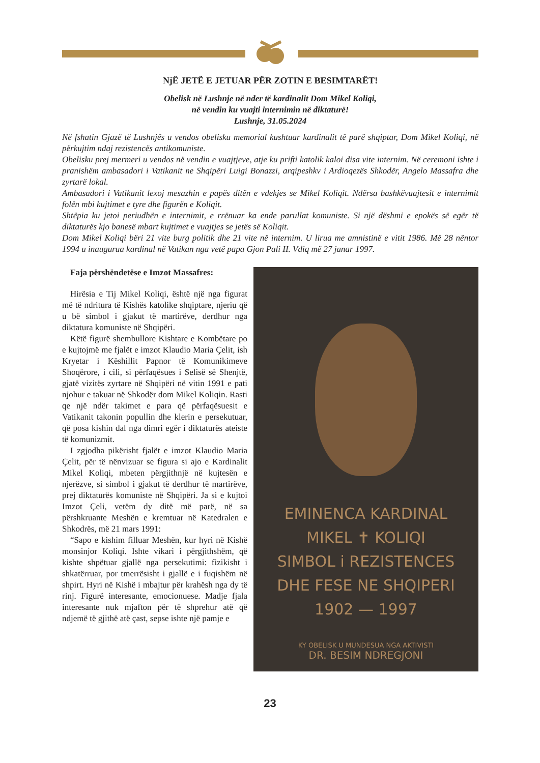NjË JETË E JETUAR PËR ZOTIN E BESIMTARËT!
Obelisk në Lushnje në nder të kardinalit Dom Mikel Koliqi,
në vendin ku vuajti internimin në diktaturë!
Lushnje, 31.05.2024
Në fshatin Gjazë të Lushnjës u vendos obelisku memorial kushtuar kardinalit të parë shqiptar, Dom Mikel Koliqi, në përkujtim ndaj rezistencës antikomuniste.
Obelisku prej mermeri u vendos në vendin e vuajtjeve, atje ku prifti katolik kaloi disa vite internim. Në ceremoni ishte i pranishëm ambasadori i Vatikanit ne Shqipëri Luigi Bonazzi, arqipeshkv i Ardioqezës Shkodër, Angelo Massafra dhe zyrtarë lokal.
Ambasadori i Vatikanit lexoj mesazhin e papës ditën e vdekjes se Mikel Koliqit. Ndërsa bashkëvuajtesit e internimit folën mbi kujtimet e tyre dhe figurën e Koliqit.
Shtëpia ku jetoi periudhën e internimit, e rrënuar ka ende parullat komuniste. Si një dëshmi e epokës së egër të diktaturës kjo banesë mbart kujtimet e vuajtjes se jetës së Koliqit.
Dom Mikel Koliqi bëri 21 vite burg politik dhe 21 vite në internim. U lirua me amnistinë e vitit 1986. Më 28 nëntor 1994 u inaugurua kardinal në Vatikan nga vetë papa Gjon Pali II. Vdiq më 27 janar 1997.
Faja përshëndetëse e Imzot Massafres:
Hirësia e Tij Mikel Koliqi, është një nga figurat më të ndritura të Kishës katolike shqiptare, njeriu që u bë simbol i gjakut të martirëve, derdhur nga diktatura komuniste në Shqipëri.
Këtë figurë shembullore Kishtare e Kombëtare po e kujtojmë me fjalët e imzot Klaudio Maria Çelit, ish Kryetar i Këshillit Papnor të Komunikimeve Shoqërore, i cili, si përfaqësues i Selisë së Shenjtë, gjatë vizitës zyrtare në Shqipëri në vitin 1991 e pati njohur e takuar në Shkodër dom Mikel Koliqin. Rasti qe një ndër takimet e para që përfaqësuesit e Vatikanit takonin popullin dhe klerin e persekutuar, që posa kishin dal nga dimri egër i diktaturës ateiste të komunizmit.
I zgjodha pikërisht fjalët e imzot Klaudio Maria Çelit, për të nënvizuar se figura si ajo e Kardinalit Mikel Koliqi, mbeten përgjithnjë në kujtesën e njerëzve, si simbol i gjakut të derdhur të martirëve, prej diktaturës komuniste në Shqipëri. Ja si e kujtoi Imzot Çeli, vetëm dy ditë më parë, në sa përshkruante Meshën e kremtuar në Katedralen e Shkodrës, më 21 mars 1991:
“Sapo e kishim filluar Meshën, kur hyri në Kishë monsinjor Koliqi. Ishte vikari i përgjithshëm, që kishte shpëtuar gjallë nga persekutimi: fizikisht i shkatërruar, por tmerrësisht i gjallë e i fuqishëm në shpirt. Hyri në Kishë i mbajtur për krahësh nga dy të rinj. Figurë interesante, emocionuese. Madje fjala interesante nuk mjafton për të shprehur atë që ndjemë të gjithë atë çast, sepse ishte një pamje e
EMINENCA KARDINAL
MIKEL ✝ KOLIQI
SIMBOL i REZISTENCES
DHE FESE NE SHQIPERI
1902 — 1997
KY OBELISK U MUNDESUA NGA AKTIVISTI
DR. BESIM NDREGJONI
23